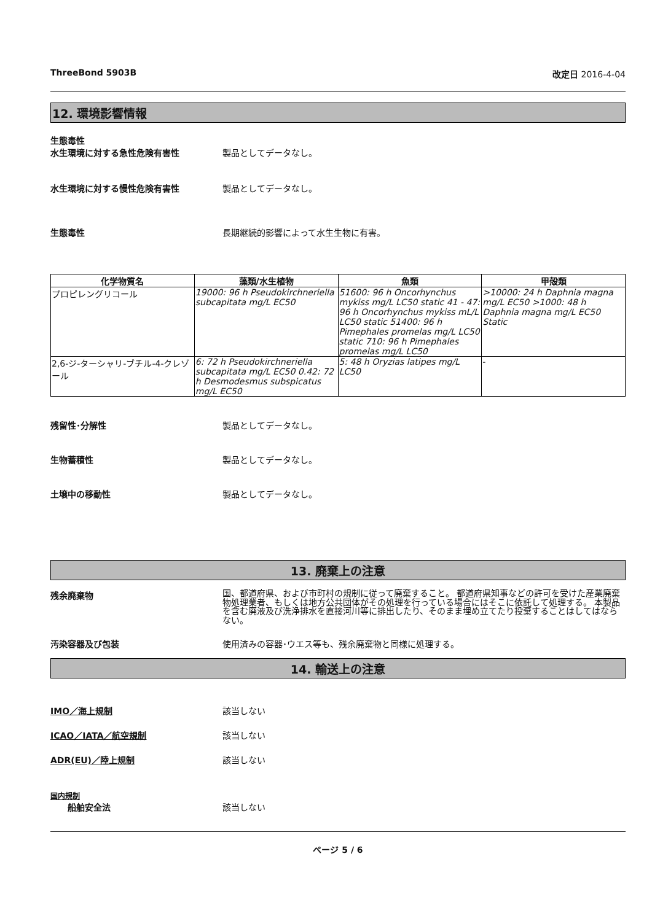ThreeBond 5903B 改定日 2016-4-04
12. 環境影響情報
生態毒性
水生環境に対する急性危険有害性 製品としてデータなし。
水生環境に対する慢性危険有害性 製品としてデータなし。
生態毒性 長期継続的影響によって水生生物に有害。
| 化学物質名 | 藻類/水生植物 | 魚類 | 甲殻類 |
| --- | --- | --- | --- |
| プロピレングリコール | 19000: 96 h Pseudokirchneriella subcapitata mg/L EC50 | 51600: 96 h Oncorhynchus mykiss mg/L LC50 static 41 - 47: 96 h Oncorhynchus mykiss mL/L LC50 static 51400: 96 h Pimephales promelas mg/L LC50 static 710: 96 h Pimephales promelas mg/L LC50 | >10000: 24 h Daphnia magna mg/L EC50 >1000: 48 h Daphnia magna mg/L EC50 Static |
| 2,6-ジ-ターシャリ-ブチル-4-クレゾール | 6: 72 h Pseudokirchneriella subcapitata mg/L EC50 0.42: 72 h Desmodesmus subspicatus mg/L EC50 | 5: 48 h Oryzias latipes mg/L LC50 | - |
残留性･分解性 製品としてデータなし。
生物蓄積性 製品としてデータなし。
土壌中の移動性 製品としてデータなし。
13. 廃棄上の注意
残余廃棄物
国、都道府県、および市町村の規制に従って廃棄すること。 都道府県知事などの許可を受けた産業廃棄物処理業者、もしくは地方公共団体がその処理を行っている場合にはそこに依託して処理する。 本製品を含む廃液及び洗浄排水を直接河川等に排出したり、そのまま埋め立てたり投棄することはしてはならない。
汚染容器及び包装 使用済みの容器･ウエス等も、残余廃棄物と同様に処理する。
14. 輸送上の注意
IMO／海上規制 該当しない
ICAO／IATA／航空規制 該当しない
ADR(EU)／陸上規制 該当しない
国内規制
船舶安全法 該当しない
ページ 5 / 6